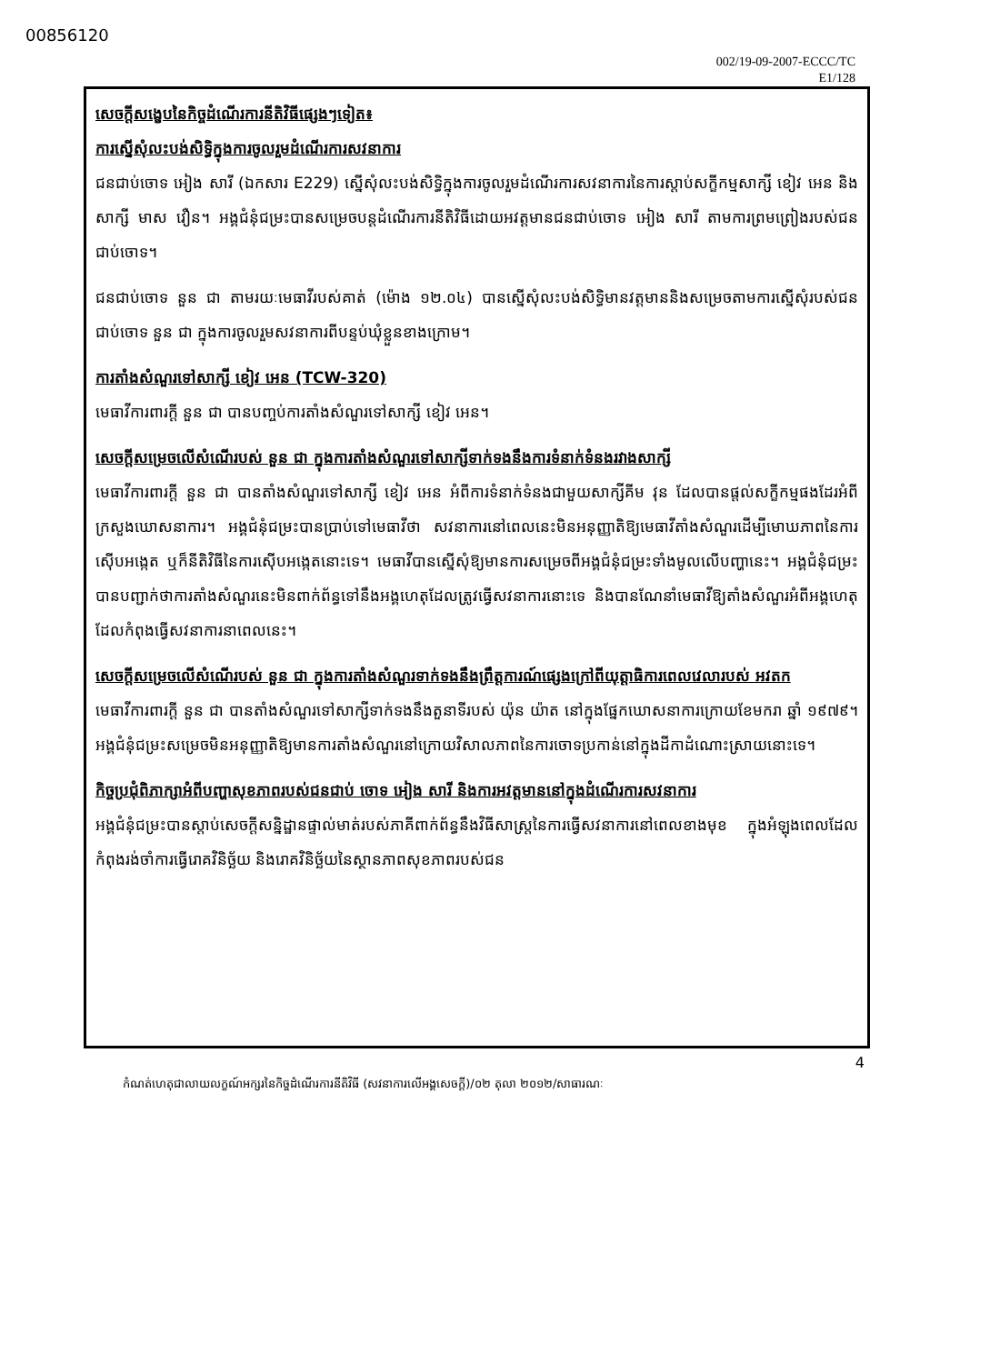00856120
002/19-09-2007-ECCC/TC
E1/128
សេចក្តីសង្ខេបនៃកិច្ចដំណើរការនីតិវិធីផ្សេងៗទៀត៖
ការស្នើសុំលះបង់សិទ្ធិក្នុងការចូលរួមដំណើរការសវនាការ
ជនជាប់ចោទ អៀង សារី (ឯកសារ E229) ស្នើសុំលះបង់សិទ្ធិក្នុងការចូលរួមដំណើរការសវនាការនៃការស្តាប់សក្ខីកម្មសាក្សី ខៀវ អេន និងសាក្សី មាស វឿន។ អង្គជំនុំជម្រះបានសម្រេចបន្តដំណើរការនីតិវិធីដោយអវត្តមានជនជាប់ចោទ អៀង សារី តាមការព្រមព្រៀងរបស់ជនជាប់ចោទ។
ជនជាប់ចោទ នួន ជា តាមរយៈមេធាវីរបស់គាត់ (ម៉ោង ១២.០៤) បានស្នើសុំលះបង់សិទ្ធិមានវត្តមាននិងសម្រេចតាមការស្នើសុំរបស់ជនជាប់ចោទ នួន ជា ក្នុងការចូលរួមសវនាការពីបន្ទប់ឃុំខ្លួនខាងក្រោម។
ការតាំងសំណួរទៅសាក្សី ខៀវ អេន (TCW-320)
មេធាវីការពារក្តី នួន ជា បានបញ្ចប់ការតាំងសំណួរទៅសាក្សី ខៀវ អេន។
សេចក្តីសម្រេចលើសំណើរបស់ នួន ជា ក្នុងការតាំងសំណួរទៅសាក្សីទាក់ទងនឹងការទំនាក់ទំនងរវាងសាក្សី
មេធាវីការពារក្តី នួន ជា បានតាំងសំណួរទៅសាក្សី ខៀវ អេន អំពីការទំនាក់ទំនងជាមួយសាក្សីគីម វុន ដែលបានផ្តល់សក្ខីកម្មផងដែរអំពីក្រសួងឃោសនាការ។ អង្គជំនុំជម្រះបានប្រាប់ទៅមេធាវីថា សវនាការនៅពេលនេះមិនអនុញ្ញាតិឱ្យមេធាវីតាំងសំណួរដើម្បីមោឃភាពនៃការស៊ើបអង្កេត ឬក៏នីតិវិធីនៃការស៊ើបអង្កេតនោះទេ។ មេធាវីបានស្នើសុំឱ្យមានការសម្រេចពីអង្គជំនុំជម្រះទាំងមូលលើបញ្ហានេះ។ អង្គជំនុំជម្រះបានបញ្ជាក់ថាការតាំងសំណួរនេះមិនពាក់ព័ន្ធទៅនឹងអង្គហេតុដែលត្រូវធ្វើសវនាការនោះទេ និងបានណែនាំមេធាវីឱ្យតាំងសំណួរអំពីអង្គហេតុដែលកំពុងធ្វើសវនាការនាពេលនេះ។
សេចក្តីសម្រេចលើសំណើរបស់ នួន ជា ក្នុងការតាំងសំណួរទាក់ទងនឹងព្រឹត្តការណ៍ផ្សេងក្រៅពីយុត្តាធិការពេលវេលារបស់ អវតក
មេធាវីការពារក្តី នួន ជា បានតាំងសំណួរទៅសាក្សីទាក់ទងនឹងតួនាទីរបស់ យ៉ុន យ៉ាត នៅក្នុងផ្នែកឃោសនាការក្រោយខែមករា ឆ្នាំ ១៩៧៩។ អង្គជំនុំជម្រះសម្រេចមិនអនុញ្ញាតិឱ្យមានការតាំងសំណួរនៅក្រោយវិសាលភាពនៃការចោទប្រកាន់នៅក្នុងដីកាដំណោះស្រាយនោះទេ។
កិច្ចប្រជុំពិភាក្សាអំពីបញ្ហាសុខភាពរបស់ជនជាប់ ចោទ អៀង សារី និងការអវត្តមាននៅក្នុងដំណើរការសវនាការ
អង្គជំនុំជម្រះបានស្តាប់សេចក្តីសន្និដ្ឋានផ្ទាល់មាត់របស់ភាគីពាក់ព័ន្ធនឹងវិធីសាស្ត្រនៃការធ្វើសវនាការនៅពេលខាងមុខ ក្នុងអំឡុងពេលដែលកំពុងរង់ចាំការធ្វើរោគវិនិច្ឆ័យ និងរោគវិនិច្ឆ័យនៃស្ថានភាពសុខភាពរបស់ជន
4
កំណត់ហេតុជាលាយលក្ខណ៍អក្សរនៃកិច្ចដំណើរការនីតិវិធី (សវនាការលើអង្គសេចក្តី)/០២ តុលា ២០១២/សាធារណៈ